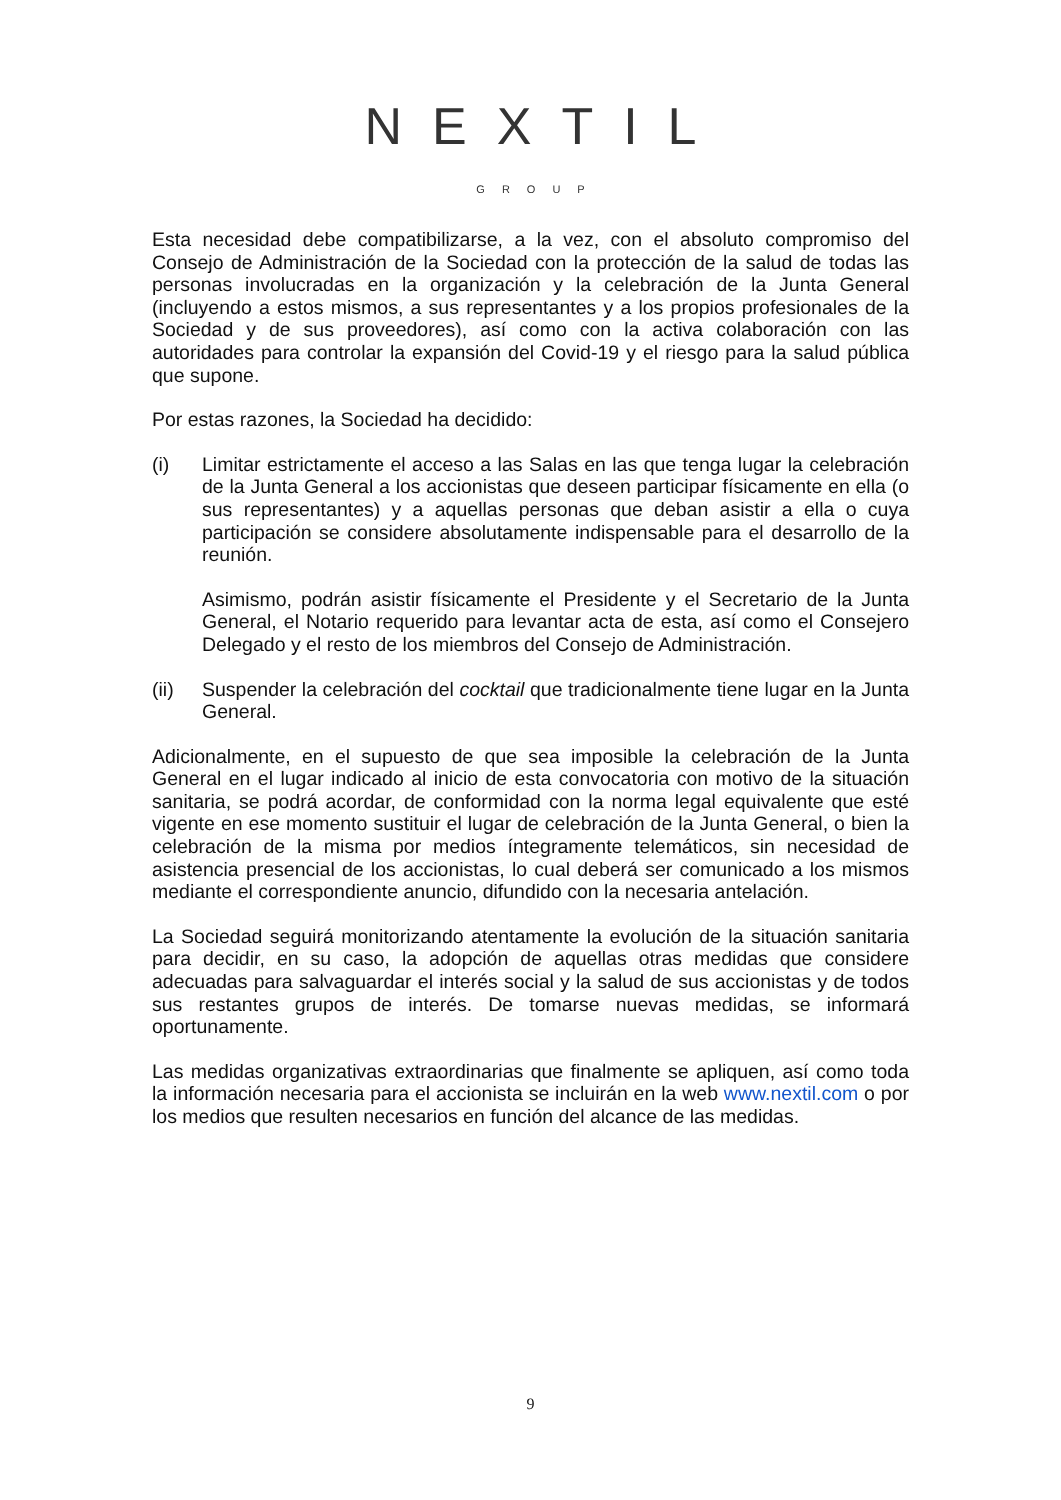NEXTIL
GROUP
Esta necesidad debe compatibilizarse, a la vez, con el absoluto compromiso del Consejo de Administración de la Sociedad con la protección de la salud de todas las personas involucradas en la organización y la celebración de la Junta General (incluyendo a estos mismos, a sus representantes y a los propios profesionales de la Sociedad y de sus proveedores), así como con la activa colaboración con las autoridades para controlar la expansión del Covid-19 y el riesgo para la salud pública que supone.
Por estas razones, la Sociedad ha decidido:
(i) Limitar estrictamente el acceso a las Salas en las que tenga lugar la celebración de la Junta General a los accionistas que deseen participar físicamente en ella (o sus representantes) y a aquellas personas que deban asistir a ella o cuya participación se considere absolutamente indispensable para el desarrollo de la reunión.
Asimismo, podrán asistir físicamente el Presidente y el Secretario de la Junta General, el Notario requerido para levantar acta de esta, así como el Consejero Delegado y el resto de los miembros del Consejo de Administración.
(ii) Suspender la celebración del cocktail que tradicionalmente tiene lugar en la Junta General.
Adicionalmente, en el supuesto de que sea imposible la celebración de la Junta General en el lugar indicado al inicio de esta convocatoria con motivo de la situación sanitaria, se podrá acordar, de conformidad con la norma legal equivalente que esté vigente en ese momento sustituir el lugar de celebración de la Junta General, o bien la celebración de la misma por medios íntegramente telemáticos, sin necesidad de asistencia presencial de los accionistas, lo cual deberá ser comunicado a los mismos mediante el correspondiente anuncio, difundido con la necesaria antelación.
La Sociedad seguirá monitorizando atentamente la evolución de la situación sanitaria para decidir, en su caso, la adopción de aquellas otras medidas que considere adecuadas para salvaguardar el interés social y la salud de sus accionistas y de todos sus restantes grupos de interés. De tomarse nuevas medidas, se informará oportunamente.
Las medidas organizativas extraordinarias que finalmente se apliquen, así como toda la información necesaria para el accionista se incluirán en la web www.nextil.com o por los medios que resulten necesarios en función del alcance de las medidas.
9